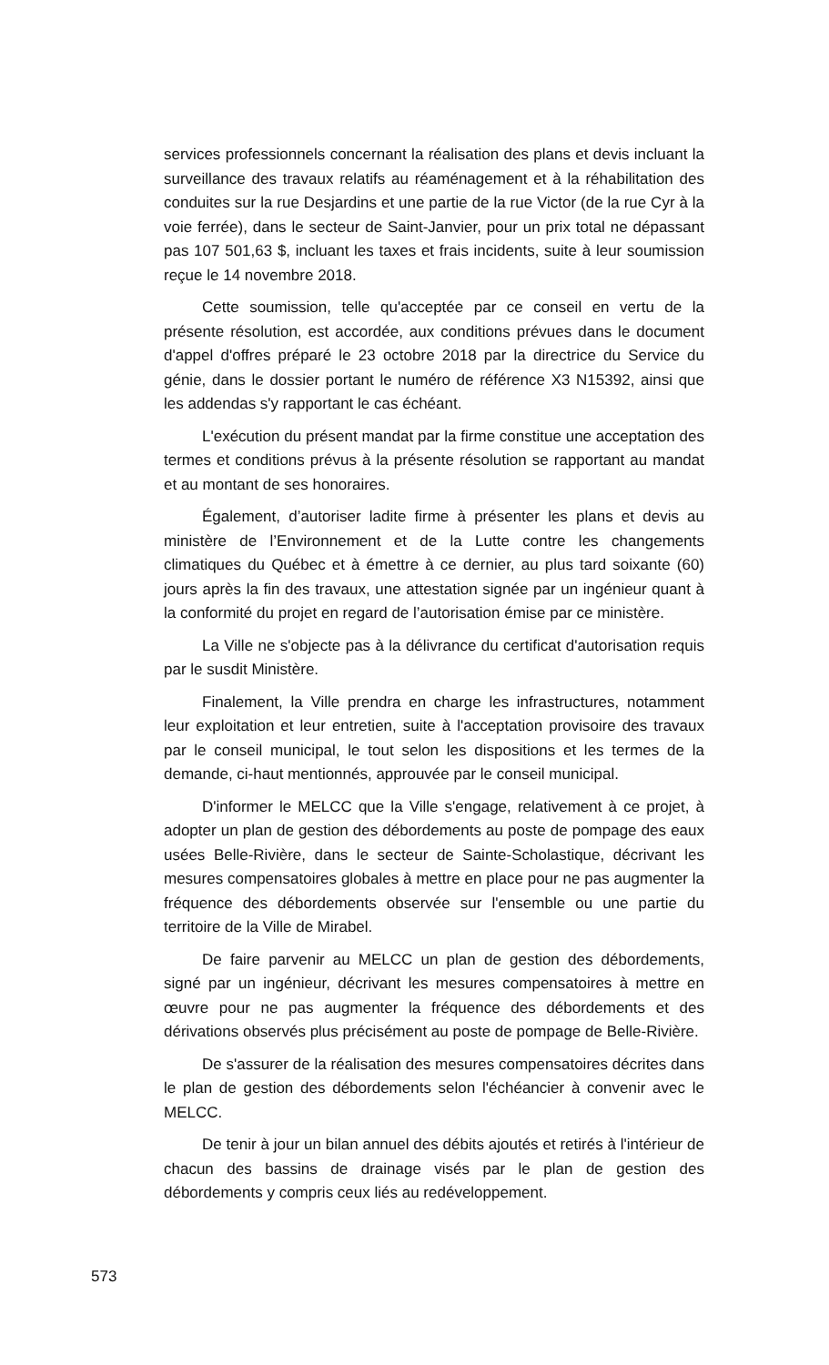services professionnels concernant la réalisation des plans et devis incluant la surveillance des travaux relatifs au réaménagement et à la réhabilitation des conduites sur la rue Desjardins et une partie de la rue Victor (de la rue Cyr à la voie ferrée), dans le secteur de Saint-Janvier, pour un prix total ne dépassant pas 107 501,63 $, incluant les taxes et frais incidents, suite à leur soumission reçue le 14 novembre 2018.
Cette soumission, telle qu'acceptée par ce conseil en vertu de la présente résolution, est accordée, aux conditions prévues dans le document d'appel d'offres préparé le 23 octobre 2018 par la directrice du Service du génie, dans le dossier portant le numéro de référence X3 N15392, ainsi que les addendas s'y rapportant le cas échéant.
L'exécution du présent mandat par la firme constitue une acceptation des termes et conditions prévus à la présente résolution se rapportant au mandat et au montant de ses honoraires.
Également, d’autoriser ladite firme à présenter les plans et devis au ministère de l’Environnement et de la Lutte contre les changements climatiques du Québec et à émettre à ce dernier, au plus tard soixante (60) jours après la fin des travaux, une attestation signée par un ingénieur quant à la conformité du projet en regard de l’autorisation émise par ce ministère.
La Ville ne s'objecte pas à la délivrance du certificat d'autorisation requis par le susdit Ministère.
Finalement, la Ville prendra en charge les infrastructures, notamment leur exploitation et leur entretien, suite à l'acceptation provisoire des travaux par le conseil municipal, le tout selon les dispositions et les termes de la demande, ci-haut mentionnés, approuvée par le conseil municipal.
D'informer le MELCC que la Ville s'engage, relativement à ce projet, à adopter un plan de gestion des débordements au poste de pompage des eaux usées Belle-Rivière, dans le secteur de Sainte-Scholastique, décrivant les mesures compensatoires globales à mettre en place pour ne pas augmenter la fréquence des débordements observée sur l'ensemble ou une partie du territoire de la Ville de Mirabel.
De faire parvenir au MELCC un plan de gestion des débordements, signé par un ingénieur, décrivant les mesures compensatoires à mettre en œuvre pour ne pas augmenter la fréquence des débordements et des dérivations observés plus précisément au poste de pompage de Belle-Rivière.
De s'assurer de la réalisation des mesures compensatoires décrites dans le plan de gestion des débordements selon l'échéancier à convenir avec le MELCC.
De tenir à jour un bilan annuel des débits ajoutés et retirés à l'intérieur de chacun des bassins de drainage visés par le plan de gestion des débordements y compris ceux liés au redéveloppement.
573